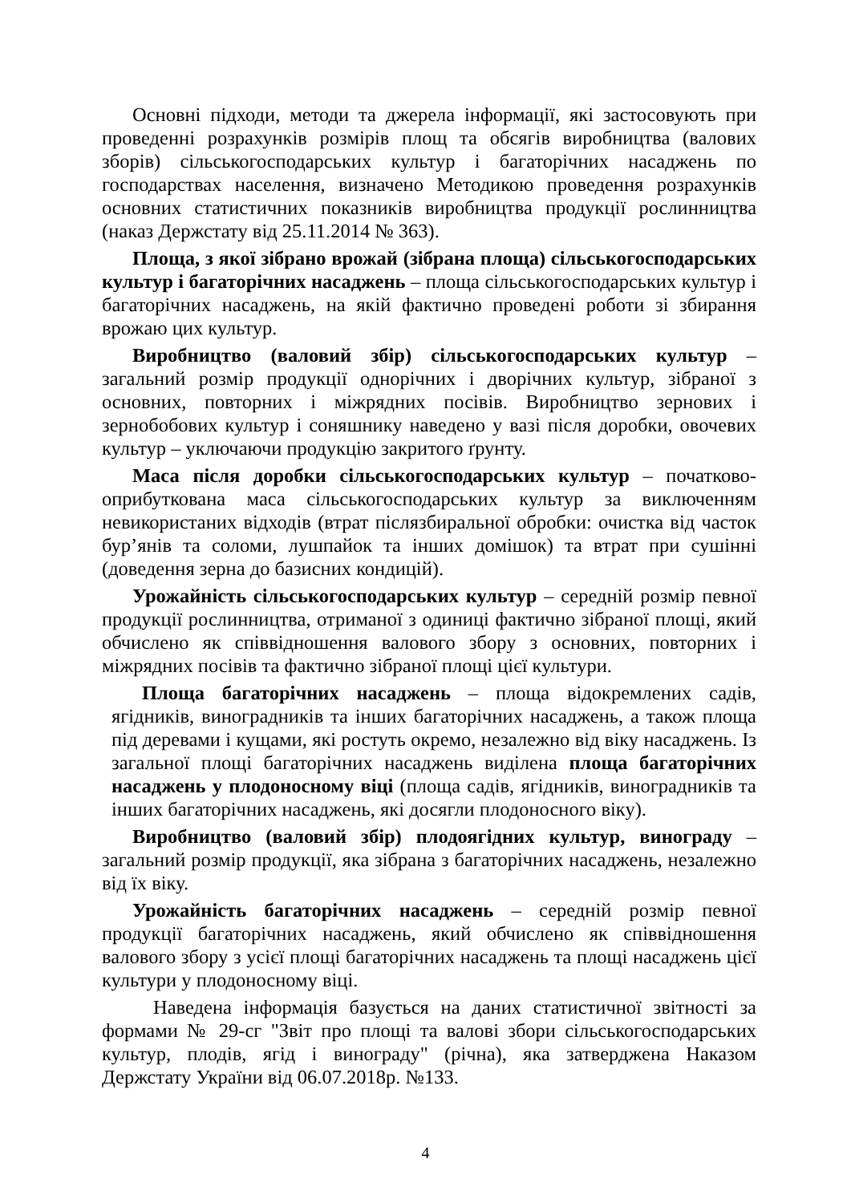Основні підходи, методи та джерела інформації, які застосовують при проведенні розрахунків розмірів площ та обсягів виробництва (валових зборів) сільськогосподарських культур і багаторічних насаджень по господарствах населення, визначено Методикою проведення розрахунків основних статистичних показників виробництва продукції рослинництва (наказ Держстату від 25.11.2014 № 363).
Площа, з якої зібрано врожай (зібрана площа) сільськогосподарських культур і багаторічних насаджень – площа сільськогосподарських культур і багаторічних насаджень, на якій фактично проведені роботи зі збирання врожаю цих культур.
Виробництво (валовий збір) сільськогосподарських культур – загальний розмір продукції однорічних і дворічних культур, зібраної з основних, повторних і міжрядних посівів. Виробництво зернових і зернобобових культур і соняшнику наведено у вазі після доробки, овочевих культур – уключаючи продукцію закритого ґрунту.
Маса після доробки сільськогосподарських культур – початково-оприбуткована маса сільськогосподарських культур за виключенням невикористаних відходів (втрат післязбиральної обробки: очистка від часток бур’янів та соломи, лушпайок та інших домішок) та втрат при сушінні (доведення зерна до базисних кондицій).
Урожайність сільськогосподарських культур – середній розмір певної продукції рослинництва, отриманої з одиниці фактично зібраної площі, який обчислено як співвідношення валового збору з основних, повторних і міжрядних посівів та фактично зібраної площі цієї культури.
Площа багаторічних насаджень – площа відокремлених садів, ягідників, виноградників та інших багаторічних насаджень, а також площа під деревами і кущами, які ростуть окремо, незалежно від віку насаджень. Із загальної площі багаторічних насаджень виділена площа багаторічних насаджень у плодоносному віці (площа садів, ягідників, виноградників та інших багаторічних насаджень, які досягли плодоносного віку).
Виробництво (валовий збір) плодоягідних культур, винограду – загальний розмір продукції, яка зібрана з багаторічних насаджень, незалежно від їх віку.
Урожайність багаторічних насаджень – середній розмір певної продукції багаторічних насаджень, який обчислено як співвідношення валового збору з усієї площі багаторічних насаджень та площі насаджень цієї культури у плодоносному віці.
Наведена інформація базується на даних статистичної звітності за формами № 29-сг "Звіт про площі та валові збори сільськогосподарських культур, плодів, ягід і винограду" (річна), яка затверджена Наказом Держстату України від 06.07.2018р. №133.
4